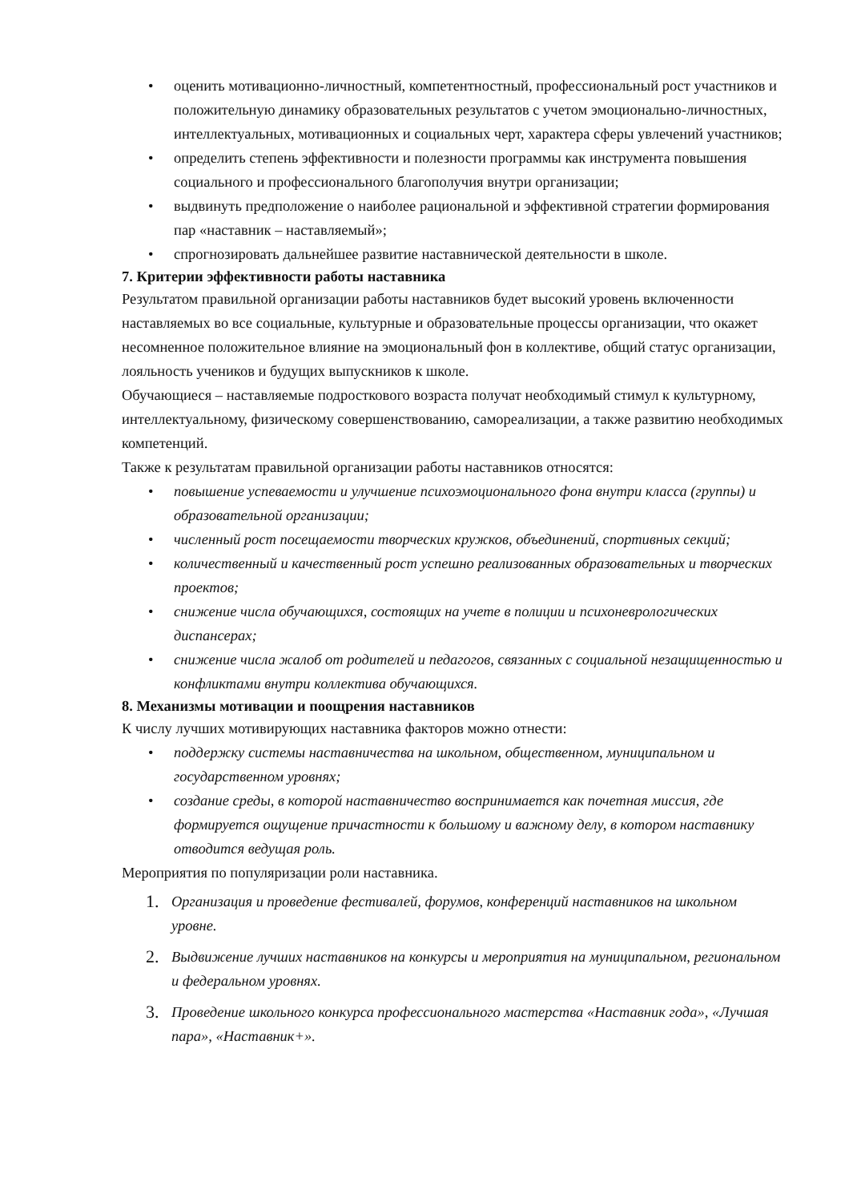• оценить мотивационно-личностный, компетентностный, профессиональный рост участников и положительную динамику образовательных результатов с учетом эмоционально-личностных, интеллектуальных, мотивационных и социальных черт, характера сферы увлечений участников;
• определить степень эффективности и полезности программы как инструмента повышения социального и профессионального благополучия внутри организации;
• выдвинуть предположение о наиболее рациональной и эффективной стратегии формирования пар «наставник – наставляемый»;
• спрогнозировать дальнейшее развитие наставнической деятельности в школе.
7. Критерии эффективности работы наставника
Результатом правильной организации работы наставников будет высокий уровень включенности наставляемых во все социальные, культурные и образовательные процессы организации, что окажет несомненное положительное влияние на эмоциональный фон в коллективе, общий статус организации, лояльность учеников и будущих выпускников к школе.
Обучающиеся – наставляемые подросткового возраста получат необходимый стимул к культурному, интеллектуальному, физическому совершенствованию, самореализации, а также развитию необходимых компетенций.
Также к результатам правильной организации работы наставников относятся:
• повышение успеваемости и улучшение психоэмоционального фона внутри класса (группы) и образовательной организации;
• численный рост посещаемости творческих кружков, объединений, спортивных секций;
• количественный и качественный рост успешно реализованных образовательных и творческих проектов;
• снижение числа обучающихся, состоящих на учете в полиции и психоневрологических диспансерах;
• снижение числа жалоб от родителей и педагогов, связанных с социальной незащищенностью и конфликтами внутри коллектива обучающихся.
8. Механизмы мотивации и поощрения наставников
К числу лучших мотивирующих наставника факторов можно отнести:
• поддержку системы наставничества на школьном, общественном, муниципальном и государственном уровнях;
• создание среды, в которой наставничество воспринимается как почетная миссия, где формируется ощущение причастности к большому и важному делу, в котором наставнику отводится ведущая роль.
Мероприятия по популяризации роли наставника.
1. Организация и проведение фестивалей, форумов, конференций наставников на школьном уровне.
2. Выдвижение лучших наставников на конкурсы и мероприятия на муниципальном, региональном и федеральном уровнях.
3. Проведение школьного конкурса профессионального мастерства «Наставник года», «Лучшая пара», «Наставник+».